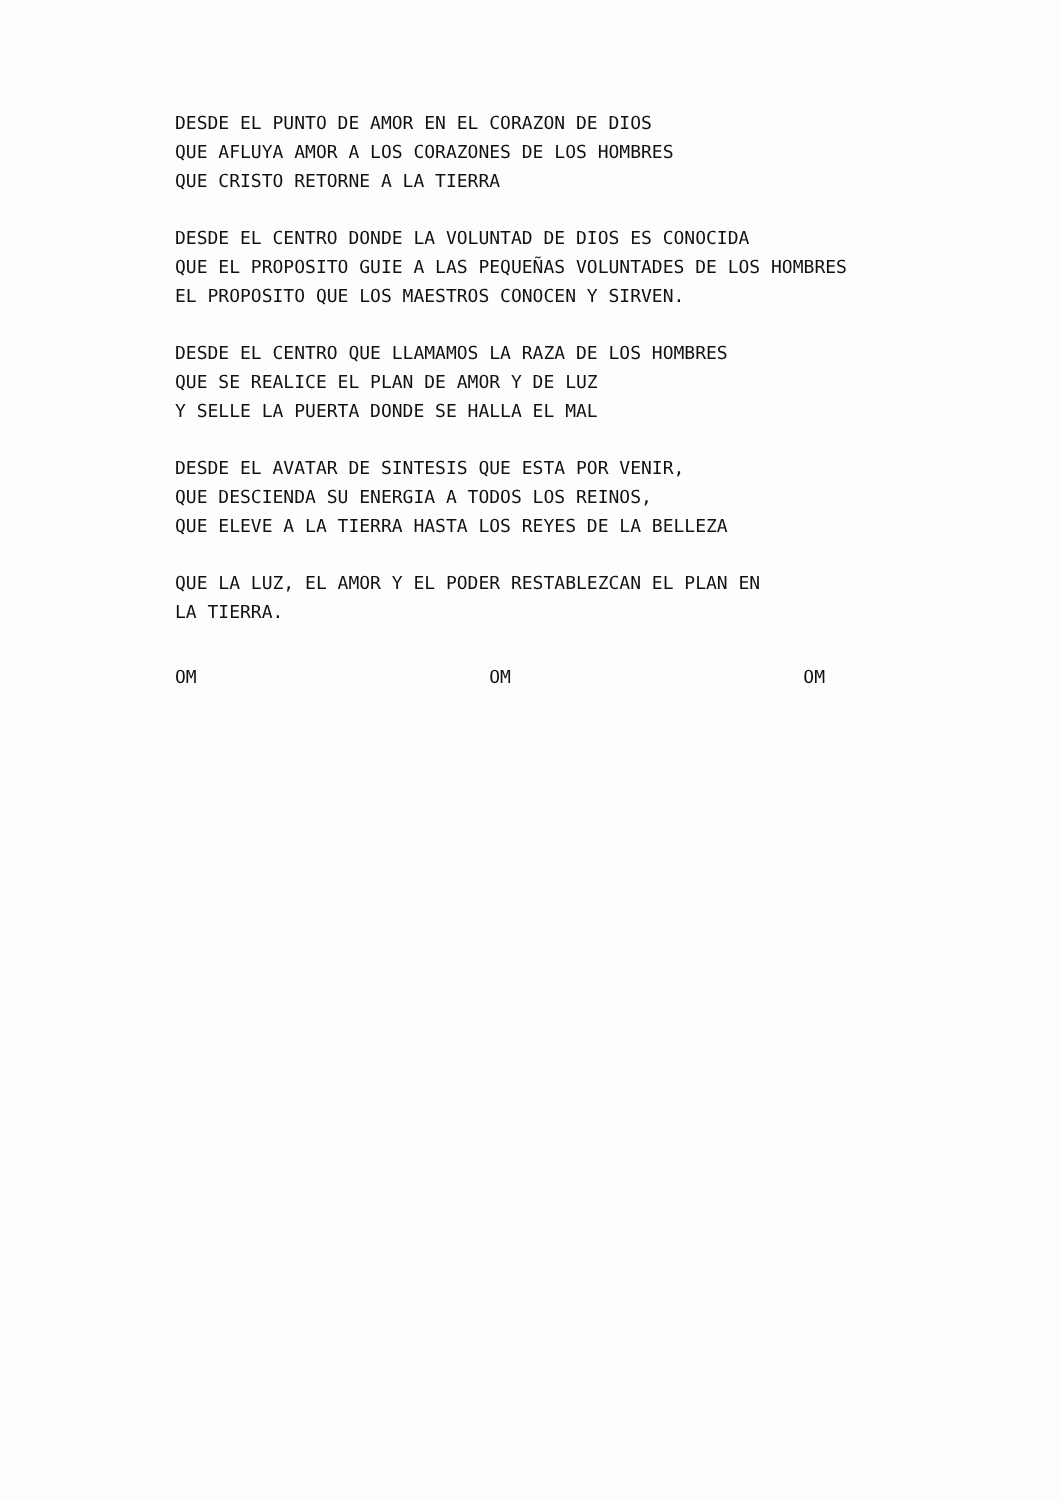DESDE EL PUNTO DE AMOR EN EL CORAZON DE DIOS
QUE AFLUYA AMOR A LOS CORAZONES DE LOS HOMBRES
QUE CRISTO RETORNE A LA TIERRA
DESDE EL CENTRO DONDE LA VOLUNTAD DE DIOS ES CONOCIDA
QUE EL PROPOSITO GUIE A LAS PEQUEÑAS VOLUNTADES DE LOS HOMBRES
EL PROPOSITO QUE LOS MAESTROS CONOCEN Y SIRVEN.
DESDE EL CENTRO QUE LLAMAMOS LA RAZA DE LOS HOMBRES
QUE SE REALICE EL PLAN DE AMOR Y DE LUZ
Y SELLE LA PUERTA DONDE SE HALLA EL MAL
DESDE EL AVATAR DE SINTESIS QUE ESTA POR VENIR,
QUE DESCIENDA SU ENERGIA A TODOS LOS REINOS,
QUE ELEVE A LA TIERRA HASTA LOS REYES DE LA BELLEZA
QUE LA LUZ, EL AMOR Y EL PODER RESTABLEZCAN EL PLAN EN
LA TIERRA.
OM OM OM